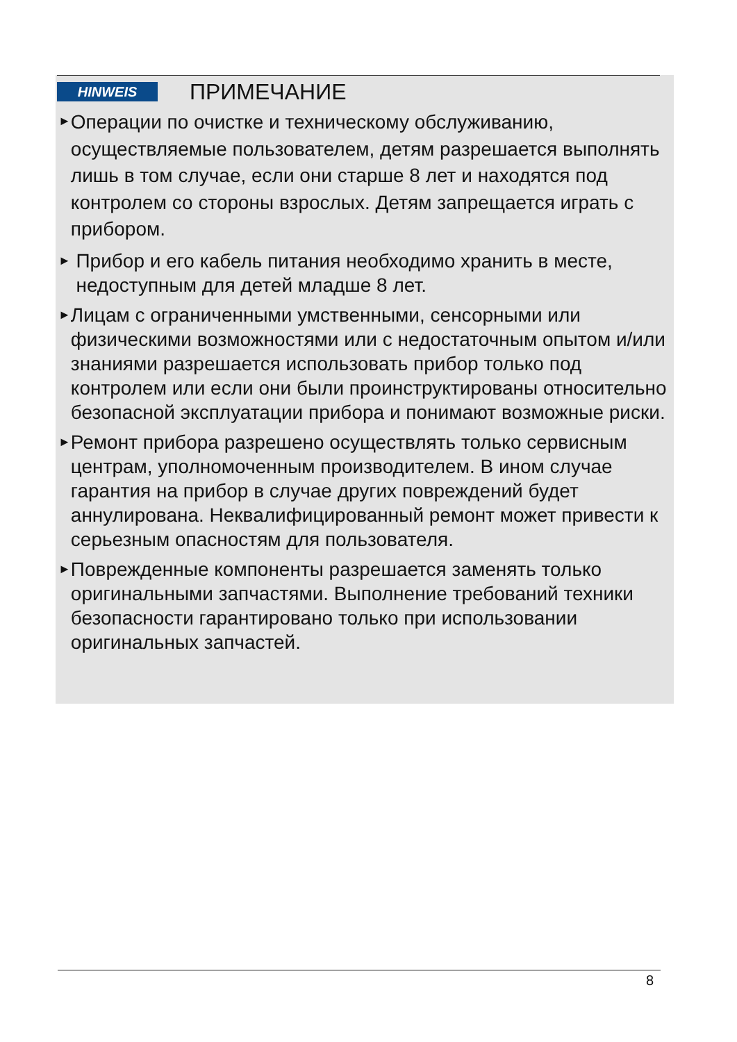HINWEIS
ПРИМЕЧАНИЕ
►
Операции по очистке и техническому обслуживанию, осуществляемые пользователем, детям разрешается выполнять лишь в том случае, если они старше 8 лет и находятся под контролем со стороны взрослых. Детям запрещается играть с прибором.
►
Прибор и его кабель питания необходимо хранить в месте, недоступным для детей младше 8 лет.
►
Лицам с ограниченными умственными, сенсорными или физическими возможностями или с недостаточным опытом и/или знаниями разрешается использовать прибор только под контролем или если они были проинструктированы относительно безопасной эксплуатации прибора и понимают возможные риски.
►
Ремонт прибора разрешено осуществлять только сервисным центрам, уполномоченным производителем. В ином случае гарантия на прибор в случае других повреждений будет аннулирована. Неквалифицированный ремонт может привести к серьезным опасностям для пользователя.
►
Поврежденные компоненты разрешается заменять только оригинальными запчастями. Выполнение требований техники безопасности гарантировано только при использовании оригинальных запчастей.
8